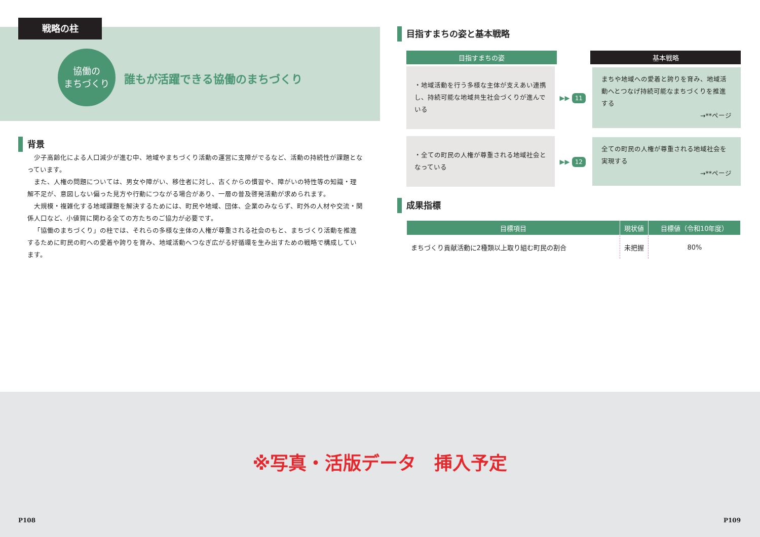戦略の柱
協働の
まちづくり
誰もが活躍できる協働のまちづくり
背景
少子高齢化による人口減少が進む中、地域やまちづくり活動の運営に支障がでるなど、活動の持続性が課題となっています。
また、人権の問題については、男女や障がい、移住者に対し、古くからの慣習や、障がいの特性等の知識・理解不足が、意図しない偏った見方や行動につながる場合があり、一層の普及啓発活動が求められます。
大規模・複雑化する地域課題を解決するためには、町民や地域、団体、企業のみならず、町外の人材や交流・関係人口など、小値賀に関わる全ての方たちのご協力が必要です。
「協働のまちづくり」の柱では、それらの多様な主体の人権が尊重される社会のもと、まちづくり活動を推進するために町民の町への愛着や誇りを育み、地域活動へつなぎ広がる好循環を生み出すための戦略で構成しています。
目指すまちの姿と基本戦略
目指すまちの姿 基本戦略
・地域活動を行う多様な主体が支えあい連携し、持続可能な地域共生社会づくりが進んでいる
▶▶ 11
まちや地域への愛着と誇りを育み、地域活動へとつなげ持続可能なまちづくりを推進する
→**ページ
・全ての町民の人権が尊重される地域社会となっている
▶▶ 12
全ての町民の人権が尊重される地域社会を実現する
→**ページ
成果指標
| 目標項目 | 現状値 | 目標値（令和10年度） |
| --- | --- | --- |
| まちづくり貢献活動に2種類以上取り組む町民の割合 | 未把握 | 80% |
※写真・活版データ　挿入予定
P108 P109